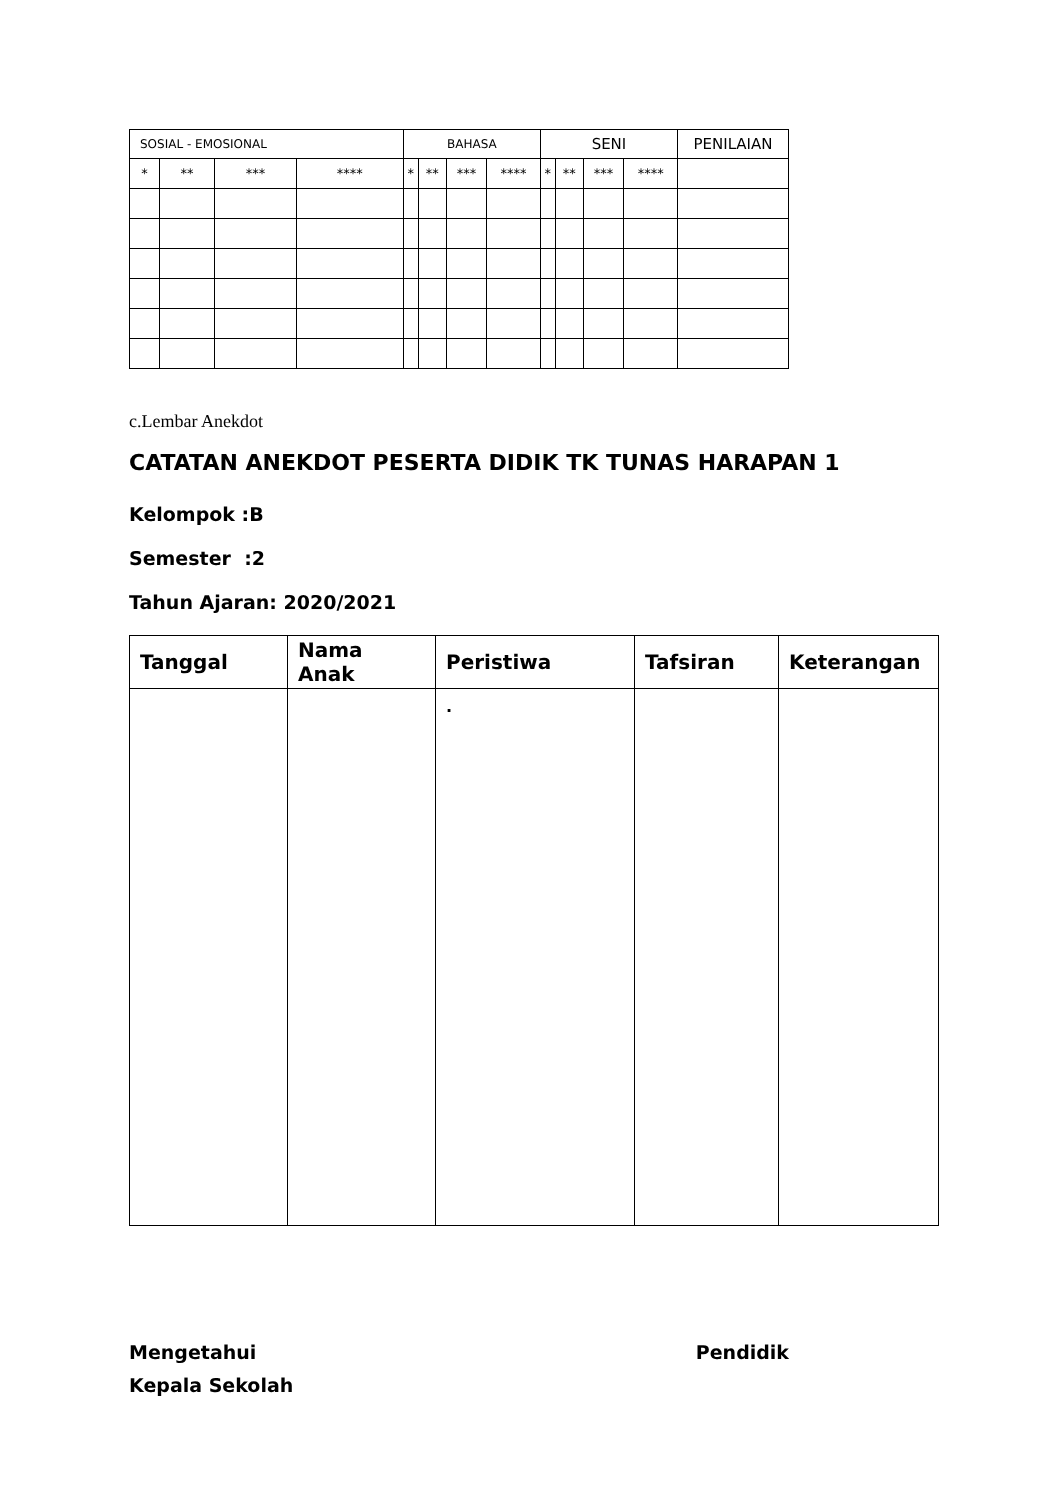| SOSIAL - EMOSIONAL | | | | BAHASA | | | | SENI | | | | PENILAIAN |
| * | ** | *** | **** | * | ** | *** | **** | * | ** | *** | **** | |
c.Lembar Anekdot
CATATAN ANEKDOT PESERTA DIDIK TK TUNAS HARAPAN 1
Kelompok :B
Semester :2
Tahun Ajaran: 2020/2021
| Tanggal | Nama Anak | Peristiwa | Tafsiran | Keterangan |
| --- | --- | --- | --- | --- |
| | | . | | |
Mengetahui
Kepala Sekolah
Pendidik